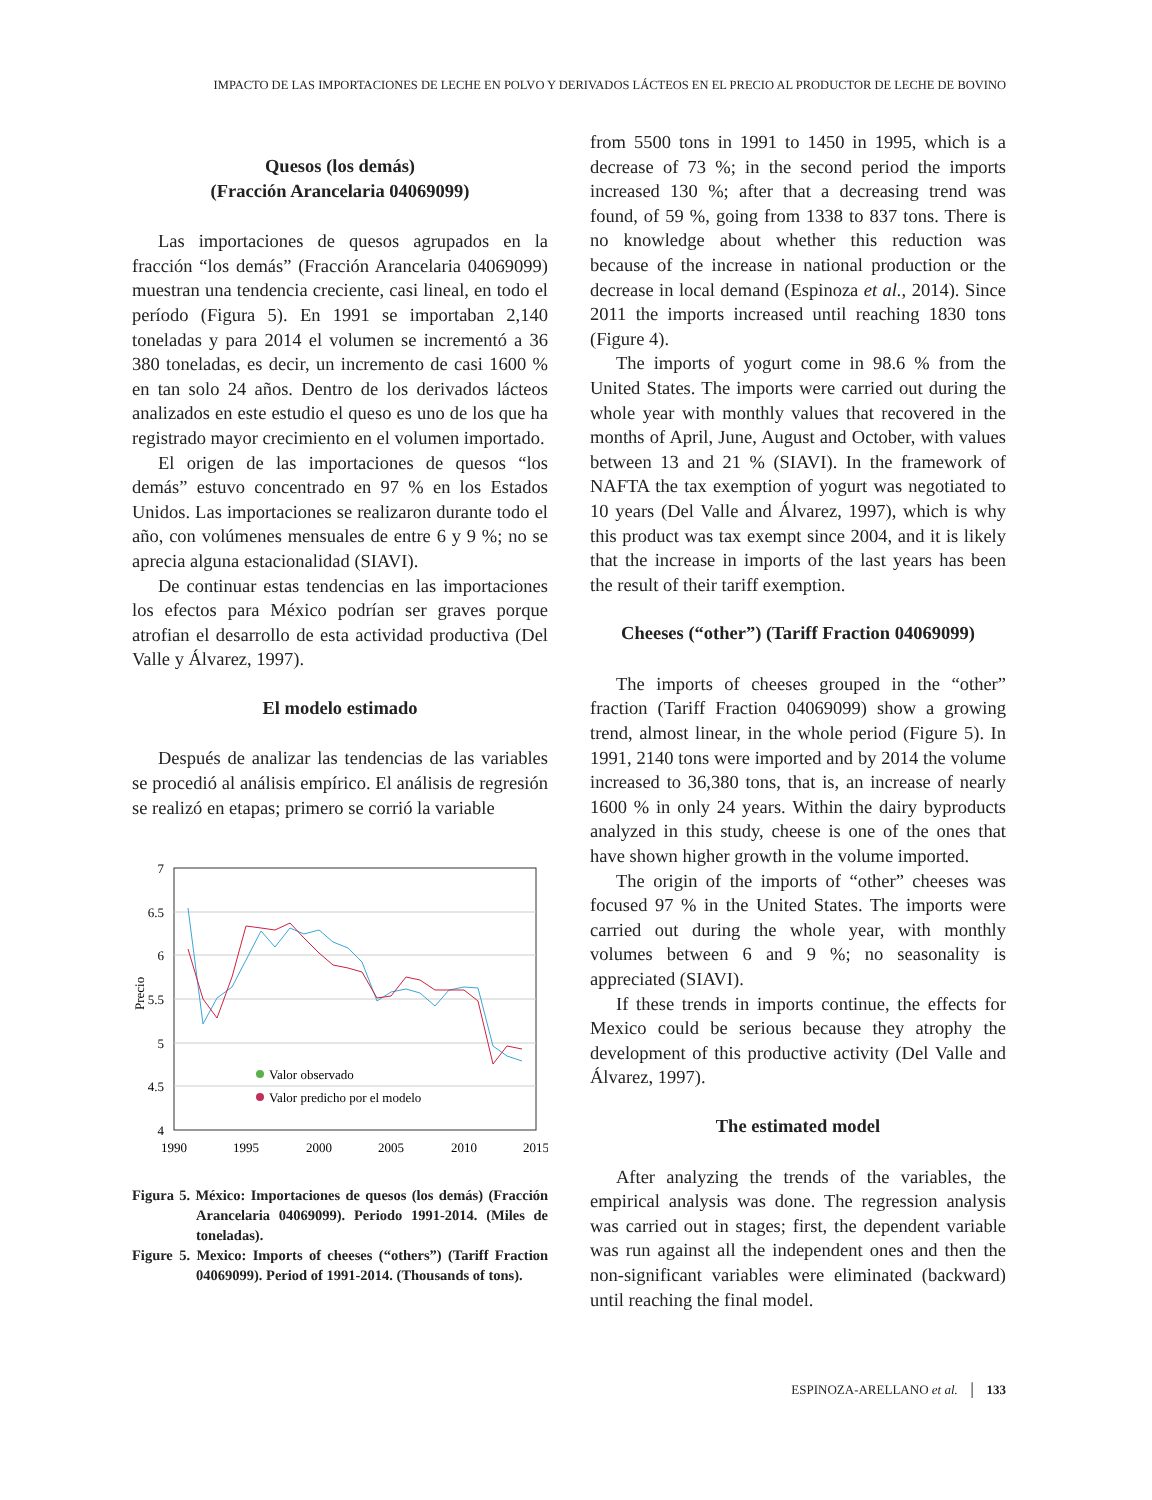IMPACTO DE LAS IMPORTACIONES DE LECHE EN POLVO Y DERIVADOS LÁCTEOS EN EL PRECIO AL PRODUCTOR DE LECHE DE BOVINO
Quesos (los demás)
(Fracción Arancelaria 04069099)
Las importaciones de quesos agrupados en la fracción “los demás” (Fracción Arancelaria 04069099) muestran una tendencia creciente, casi lineal, en todo el período (Figura 5). En 1991 se importaban 2,140 toneladas y para 2014 el volumen se incrementó a 36 380 toneladas, es decir, un incremento de casi 1600 % en tan solo 24 años. Dentro de los derivados lácteos analizados en este estudio el queso es uno de los que ha registrado mayor crecimiento en el volumen importado.
El origen de las importaciones de quesos “los demás” estuvo concentrado en 97 % en los Estados Unidos. Las importaciones se realizaron durante todo el año, con volúmenes mensuales de entre 6 y 9 %; no se aprecia alguna estacionalidad (SIAVI).
De continuar estas tendencias en las importaciones los efectos para México podrían ser graves porque atrofian el desarrollo de esta actividad productiva (Del Valle y Álvarez, 1997).
El modelo estimado
Después de analizar las tendencias de las variables se procedió al análisis empírico. El análisis de regresión se realizó en etapas; primero se corrió la variable
7
6.5
6
5.5
5
4.5
4
1990
1995
2000
2005
2010
2015
Precio
Valor observado
Valor predicho por el modelo
Figura 5. México: Importaciones de quesos (los demás) (Fracción Arancelaria 04069099). Periodo 1991-2014. (Miles de toneladas).
Figure 5. Mexico: Imports of cheeses (“others”) (Tariff Fraction 04069099). Period of 1991-2014. (Thousands of tons).
from 5500 tons in 1991 to 1450 in 1995, which is a decrease of 73 %; in the second period the imports increased 130 %; after that a decreasing trend was found, of 59 %, going from 1338 to 837 tons. There is no knowledge about whether this reduction was because of the increase in national production or the decrease in local demand (Espinoza et al., 2014). Since 2011 the imports increased until reaching 1830 tons (Figure 4).
The imports of yogurt come in 98.6 % from the United States. The imports were carried out during the whole year with monthly values that recovered in the months of April, June, August and October, with values between 13 and 21 % (SIAVI). In the framework of NAFTA the tax exemption of yogurt was negotiated to 10 years (Del Valle and Álvarez, 1997), which is why this product was tax exempt since 2004, and it is likely that the increase in imports of the last years has been the result of their tariff exemption.
Cheeses (“other”) (Tariff Fraction 04069099)
The imports of cheeses grouped in the “other” fraction (Tariff Fraction 04069099) show a growing trend, almost linear, in the whole period (Figure 5). In 1991, 2140 tons were imported and by 2014 the volume increased to 36,380 tons, that is, an increase of nearly 1600 % in only 24 years. Within the dairy byproducts analyzed in this study, cheese is one of the ones that have shown higher growth in the volume imported.
The origin of the imports of “other” cheeses was focused 97 % in the United States. The imports were carried out during the whole year, with monthly volumes between 6 and 9 %; no seasonality is appreciated (SIAVI).
If these trends in imports continue, the effects for Mexico could be serious because they atrophy the development of this productive activity (Del Valle and Álvarez, 1997).
The estimated model
After analyzing the trends of the variables, the empirical analysis was done. The regression analysis was carried out in stages; first, the dependent variable was run against all the independent ones and then the non-significant variables were eliminated (backward) until reaching the final model.
ESPINOZA-ARELLANO et al. │ 133